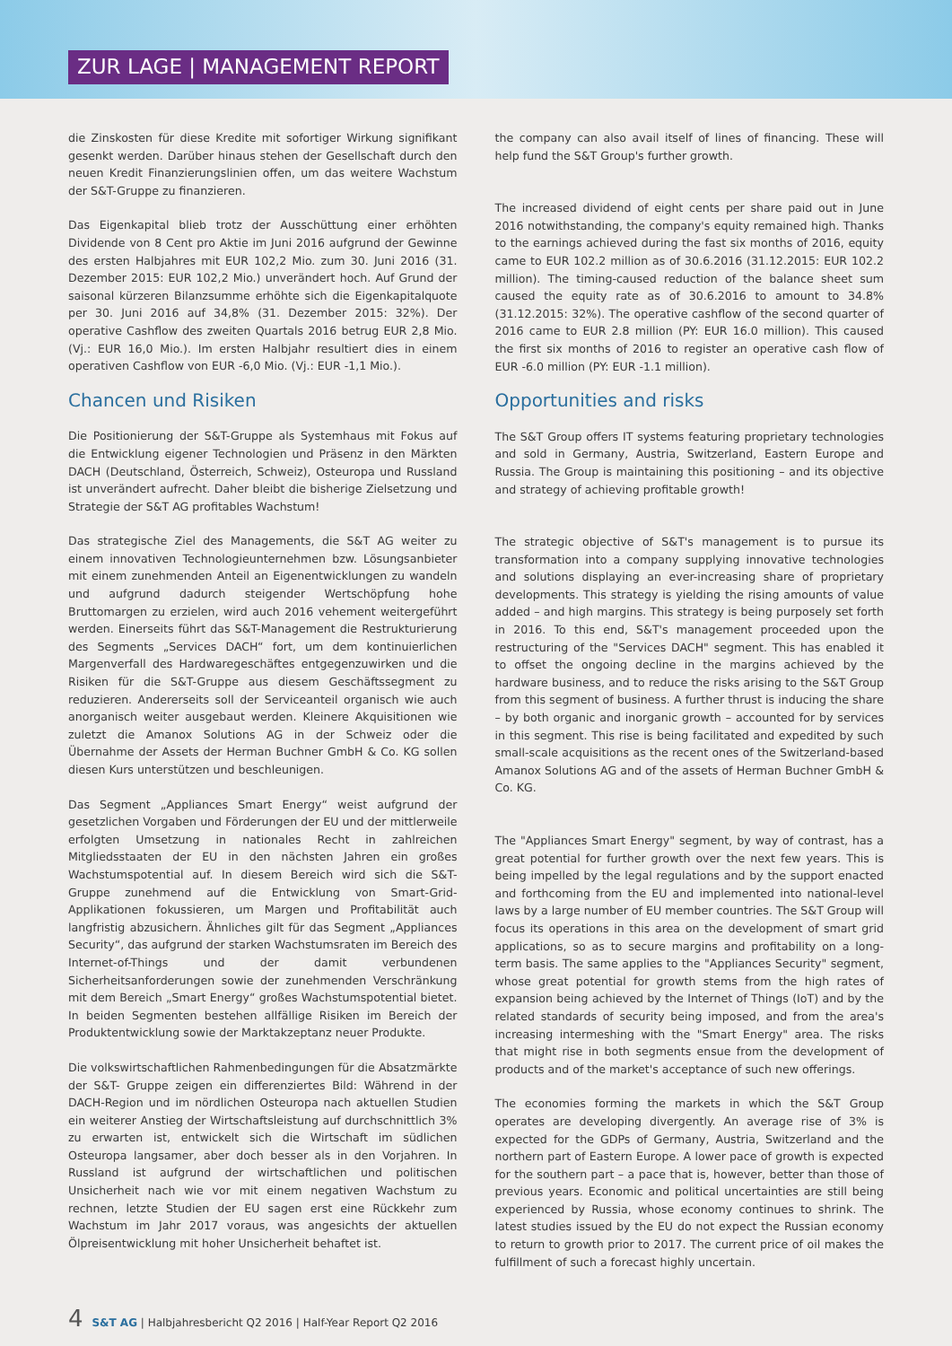ZUR LAGE | MANAGEMENT REPORT
die Zinskosten für diese Kredite mit sofortiger Wirkung signifikant gesenkt werden. Darüber hinaus stehen der Gesellschaft durch den neuen Kredit Finanzierungslinien offen, um das weitere Wachstum der S&T-Gruppe zu finanzieren.
Das Eigenkapital blieb trotz der Ausschüttung einer erhöhten Dividende von 8 Cent pro Aktie im Juni 2016 aufgrund der Gewinne des ersten Halbjahres mit EUR 102,2 Mio. zum 30. Juni 2016 (31. Dezember 2015: EUR 102,2 Mio.) unverändert hoch. Auf Grund der saisonal kürzeren Bilanzsumme erhöhte sich die Eigenkapitalquote per 30. Juni 2016 auf 34,8% (31. Dezember 2015: 32%). Der operative Cashflow des zweiten Quartals 2016 betrug EUR 2,8 Mio. (Vj.: EUR 16,0 Mio.). Im ersten Halbjahr resultiert dies in einem operativen Cashflow von EUR -6,0 Mio. (Vj.: EUR -1,1 Mio.).
Chancen und Risiken
Die Positionierung der S&T-Gruppe als Systemhaus mit Fokus auf die Entwicklung eigener Technologien und Präsenz in den Märkten DACH (Deutschland, Österreich, Schweiz), Osteuropa und Russland ist unverändert aufrecht. Daher bleibt die bisherige Zielsetzung und Strategie der S&T AG profitables Wachstum!
Das strategische Ziel des Managements, die S&T AG weiter zu einem innovativen Technologieunternehmen bzw. Lösungsanbieter mit einem zunehmenden Anteil an Eigenentwicklungen zu wandeln und aufgrund dadurch steigender Wertschöpfung hohe Bruttomargen zu erzielen, wird auch 2016 vehement weitergeführt werden. Einerseits führt das S&T-Management die Restrukturierung des Segments „Services DACH“ fort, um dem kontinuierlichen Margenverfall des Hardwaregeschäftes entgegenzuwirken und die Risiken für die S&T-Gruppe aus diesem Geschäftssegment zu reduzieren. Andererseits soll der Serviceanteil organisch wie auch anorganisch weiter ausgebaut werden. Kleinere Akquisitionen wie zuletzt die Amanox Solutions AG in der Schweiz oder die Übernahme der Assets der Herman Buchner GmbH & Co. KG sollen diesen Kurs unterstützen und beschleunigen.
Das Segment „Appliances Smart Energy“ weist aufgrund der gesetzlichen Vorgaben und Förderungen der EU und der mittlerweile erfolgten Umsetzung in nationales Recht in zahlreichen Mitgliedsstaaten der EU in den nächsten Jahren ein großes Wachstumspotential auf. In diesem Bereich wird sich die S&T-Gruppe zunehmend auf die Entwicklung von Smart-Grid-Applikationen fokussieren, um Margen und Profitabilität auch langfristig abzusichern. Ähnliches gilt für das Segment „Appliances Security“, das aufgrund der starken Wachstumsraten im Bereich des Internet-of-Things und der damit verbundenen Sicherheitsanforderungen sowie der zunehmenden Verschränkung mit dem Bereich „Smart Energy“ großes Wachstumspotential bietet. In beiden Segmenten bestehen allfällige Risiken im Bereich der Produktentwicklung sowie der Marktakzeptanz neuer Produkte.
Die volkswirtschaftlichen Rahmenbedingungen für die Absatzmärkte der S&T- Gruppe zeigen ein differenziertes Bild: Während in der DACH-Region und im nördlichen Osteuropa nach aktuellen Studien ein weiterer Anstieg der Wirtschaftsleistung auf durchschnittlich 3% zu erwarten ist, entwickelt sich die Wirtschaft im südlichen Osteuropa langsamer, aber doch besser als in den Vorjahren. In Russland ist aufgrund der wirtschaftlichen und politischen Unsicherheit nach wie vor mit einem negativen Wachstum zu rechnen, letzte Studien der EU sagen erst eine Rückkehr zum Wachstum im Jahr 2017 voraus, was angesichts der aktuellen Ölpreisentwicklung mit hoher Unsicherheit behaftet ist.
the company can also avail itself of lines of financing. These will help fund the S&T Group's further growth.
The increased dividend of eight cents per share paid out in June 2016 notwithstanding, the company's equity remained high. Thanks to the earnings achieved during the fast six months of 2016, equity came to EUR 102.2 million as of 30.6.2016 (31.12.2015: EUR 102.2 million). The timing-caused reduction of the balance sheet sum caused the equity rate as of 30.6.2016 to amount to 34.8% (31.12.2015: 32%). The operative cashflow of the second quarter of 2016 came to EUR 2.8 million (PY: EUR 16.0 million). This caused the first six months of 2016 to register an operative cash flow of EUR -6.0 million (PY: EUR -1.1 million).
Opportunities and risks
The S&T Group offers IT systems featuring proprietary technologies and sold in Germany, Austria, Switzerland, Eastern Europe and Russia. The Group is maintaining this positioning – and its objective and strategy of achieving profitable growth!
The strategic objective of S&T's management is to pursue its transformation into a company supplying innovative technologies and solutions displaying an ever-increasing share of proprietary developments. This strategy is yielding the rising amounts of value added – and high margins. This strategy is being purposely set forth in 2016. To this end, S&T's management proceeded upon the restructuring of the "Services DACH" segment. This has enabled it to offset the ongoing decline in the margins achieved by the hardware business, and to reduce the risks arising to the S&T Group from this segment of business. A further thrust is inducing the share – by both organic and inorganic growth – accounted for by services in this segment. This rise is being facilitated and expedited by such small-scale acquisitions as the recent ones of the Switzerland-based Amanox Solutions AG and of the assets of Herman Buchner GmbH & Co. KG.
The "Appliances Smart Energy" segment, by way of contrast, has a great potential for further growth over the next few years. This is being impelled by the legal regulations and by the support enacted and forthcoming from the EU and implemented into national-level laws by a large number of EU member countries. The S&T Group will focus its operations in this area on the development of smart grid applications, so as to secure margins and profitability on a long-term basis. The same applies to the "Appliances Security" segment, whose great potential for growth stems from the high rates of expansion being achieved by the Internet of Things (IoT) and by the related standards of security being imposed, and from the area's increasing intermeshing with the "Smart Energy" area. The risks that might rise in both segments ensue from the development of products and of the market's acceptance of such new offerings.
The economies forming the markets in which the S&T Group operates are developing divergently. An average rise of 3% is expected for the GDPs of Germany, Austria, Switzerland and the northern part of Eastern Europe. A lower pace of growth is expected for the southern part – a pace that is, however, better than those of previous years. Economic and political uncertainties are still being experienced by Russia, whose economy continues to shrink. The latest studies issued by the EU do not expect the Russian economy to return to growth prior to 2017. The current price of oil makes the fulfillment of such a forecast highly uncertain.
4 S&T AG | Halbjahresbericht Q2 2016 | Half-Year Report Q2 2016